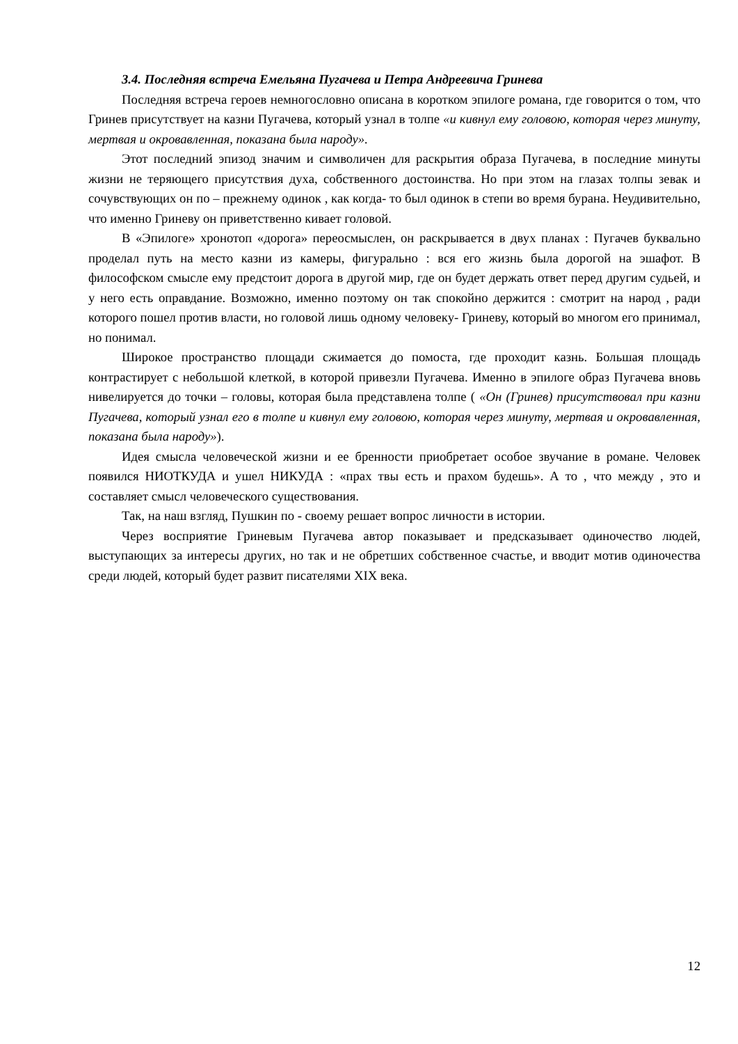3.4. Последняя встреча Емельяна Пугачева и Петра Андреевича Гринева
Последняя встреча героев немногословно описана в коротком эпилоге романа, где говорится о том, что Гринев присутствует на казни Пугачева, который узнал в толпе «и кивнул ему головою, которая через минуту, мертвая и окровавленная, показана была народу».
Этот последний эпизод значим и символичен для раскрытия образа Пугачева, в последние минуты жизни не теряющего присутствия духа, собственного достоинства. Но при этом на глазах толпы зевак и сочувствующих он по – прежнему одинок , как когда- то был одинок в степи во время бурана. Неудивительно, что именно Гриневу он приветственно кивает головой.
В «Эпилоге» хронотоп «дорога» переосмыслен, он раскрывается в двух планах : Пугачев буквально проделал путь на место казни из камеры, фигурально : вся его жизнь была дорогой на эшафот. В философском смысле ему предстоит дорога в другой мир, где он будет держать ответ перед другим судьей, и у него есть оправдание. Возможно, именно поэтому он так спокойно держится : смотрит на народ , ради которого пошел против власти, но головой лишь одному человеку- Гриневу, который во многом его принимал, но понимал.
Широкое пространство площади сжимается до помоста, где проходит казнь. Большая площадь контрастирует с небольшой клеткой, в которой привезли Пугачева. Именно в эпилоге образ Пугачева вновь нивелируется до точки – головы, которая была представлена толпе ( «Он (Гринев) присутствовал при казни Пугачева, который узнал его в толпе и кивнул ему головою, которая через минуту, мертвая и окровавленная, показана была народу»).
Идея смысла человеческой жизни и ее бренности приобретает особое звучание в романе. Человек появился НИОТКУДА и ушел НИКУДА : «прах твы есть и прахом будешь». А то , что между , это и составляет смысл человеческого существования.
Так, на наш взгляд, Пушкин по - своему решает вопрос личности в истории.
Через восприятие Гриневым Пугачева автор показывает и предсказывает одиночество людей, выступающих за интересы других, но так и не обретших собственное счастье, и вводит мотив одиночества среди людей, который будет развит писателями XIX века.
12